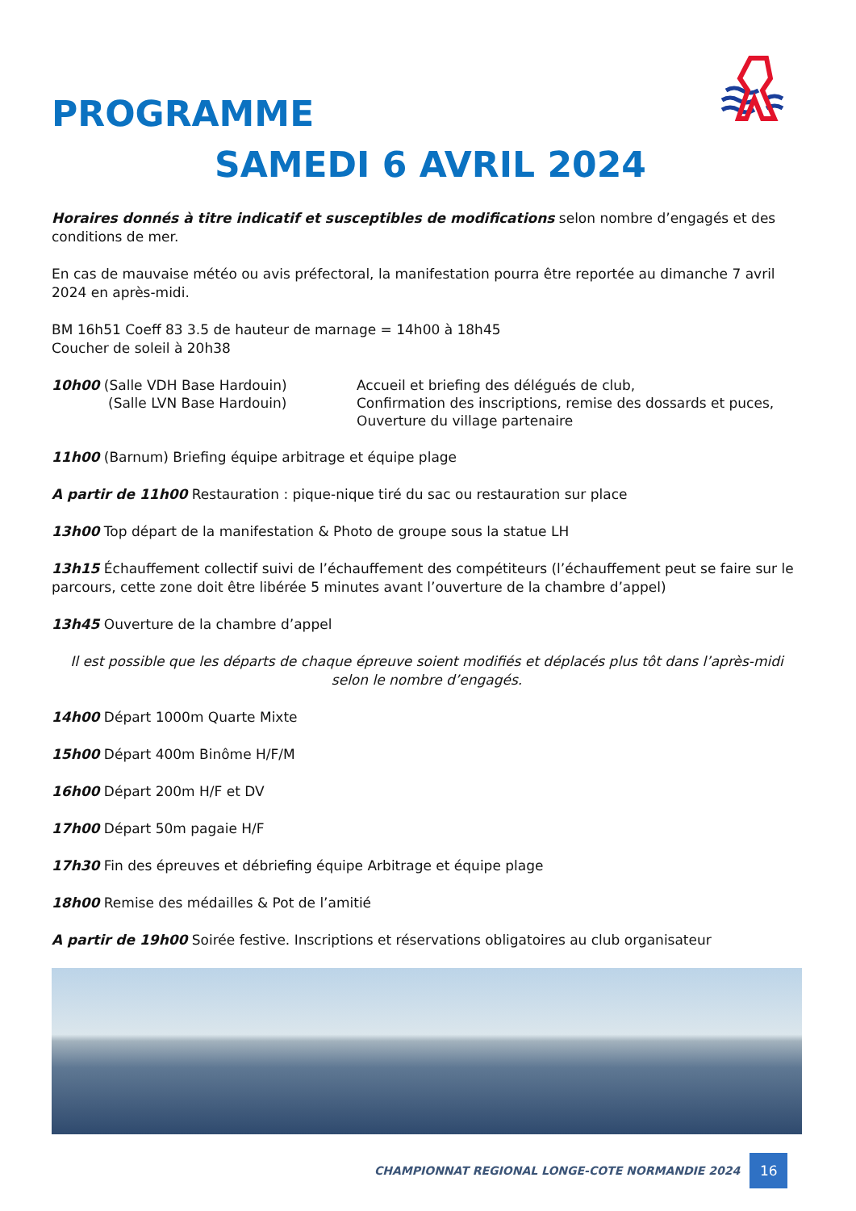PROGRAMME
SAMEDI 6 AVRIL 2024
Horaires donnés à titre indicatif et susceptibles de modifications selon nombre d’engagés et des conditions de mer.
En cas de mauvaise météo ou avis préfectoral, la manifestation pourra être reportée au dimanche 7 avril 2024 en après-midi.
BM 16h51 Coeff 83 3.5 de hauteur de marnage = 14h00 à 18h45
Coucher de soleil à 20h38
10h00 (Salle VDH Base Hardouin)
(Salle LVN Base Hardouin)
Accueil et briefing des délégués de club,
Confirmation des inscriptions, remise des dossards et puces,
Ouverture du village partenaire
11h00 (Barnum) Briefing équipe arbitrage et équipe plage
A partir de 11h00 Restauration : pique-nique tiré du sac ou restauration sur place
13h00 Top départ de la manifestation & Photo de groupe sous la statue LH
13h15 Échauffement collectif suivi de l’échauffement des compétiteurs (l’échauffement peut se faire sur le parcours, cette zone doit être libérée 5 minutes avant l’ouverture de la chambre d’appel)
13h45 Ouverture de la chambre d’appel
Il est possible que les départs de chaque épreuve soient modifiés et déplacés plus tôt dans l’après-midi selon le nombre d’engagés.
14h00 Départ 1000m Quarte Mixte
15h00 Départ 400m Binôme H/F/M
16h00 Départ 200m H/F et DV
17h00 Départ 50m pagaie H/F
17h30 Fin des épreuves et débriefing équipe Arbitrage et équipe plage
18h00 Remise des médailles & Pot de l’amitié
A partir de 19h00 Soirée festive. Inscriptions et réservations obligatoires au club organisateur
CHAMPIONNAT REGIONAL LONGE-COTE NORMANDIE 2024 16